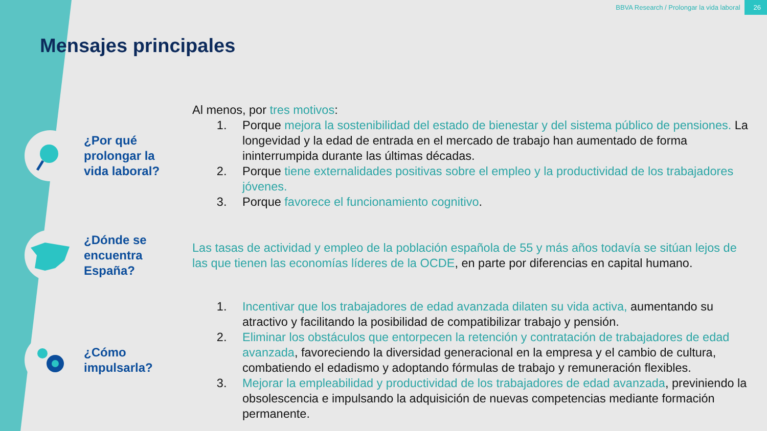BBVA Research / Prolongar la vida laboral 26
Mensajes principales
¿Por qué prolongar la vida laboral?
Al menos, por tres motivos:
1. Porque mejora la sostenibilidad del estado de bienestar y del sistema público de pensiones. La longevidad y la edad de entrada en el mercado de trabajo han aumentado de forma ininterrumpida durante las últimas décadas.
2. Porque tiene externalidades positivas sobre el empleo y la productividad de los trabajadores jóvenes.
3. Porque favorece el funcionamiento cognitivo.
¿Dónde se encuentra España?
Las tasas de actividad y empleo de la población española de 55 y más años todavía se sitúan lejos de las que tienen las economías líderes de la OCDE, en parte por diferencias en capital humano.
¿Cómo impulsarla?
1. Incentivar que los trabajadores de edad avanzada dilaten su vida activa, aumentando su atractivo y facilitando la posibilidad de compatibilizar trabajo y pensión.
2. Eliminar los obstáculos que entorpecen la retención y contratación de trabajadores de edad avanzada, favoreciendo la diversidad generacional en la empresa y el cambio de cultura, combatiendo el edadismo y adoptando fórmulas de trabajo y remuneración flexibles.
3. Mejorar la empleabilidad y productividad de los trabajadores de edad avanzada, previniendo la obsolescencia e impulsando la adquisición de nuevas competencias mediante formación permanente.